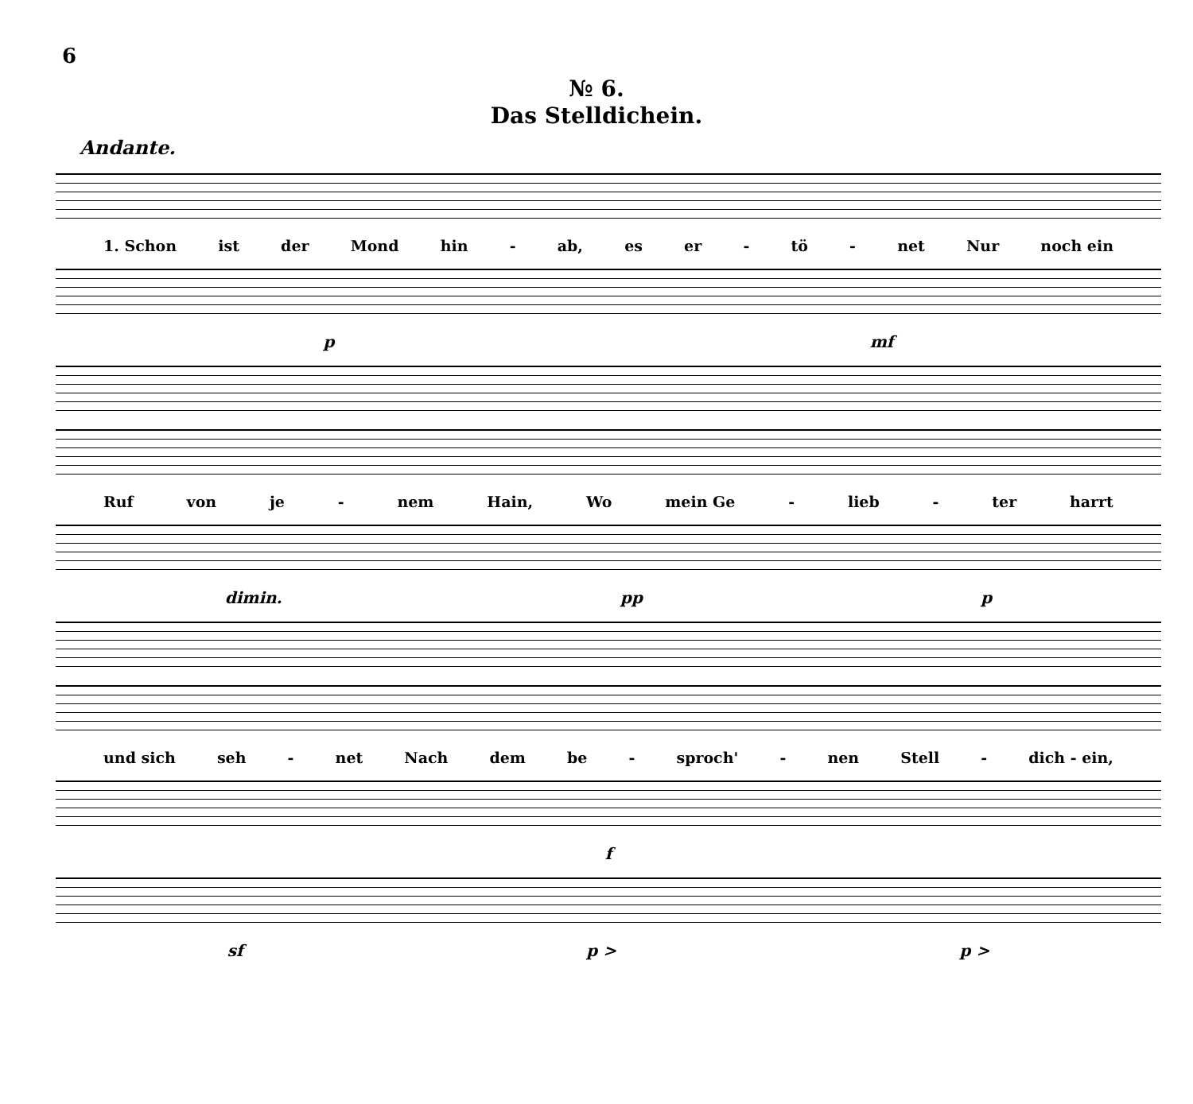6
№ 6.
Das Stelldichein.
Andante.
1. Schon ist der Mond hin - ab, es er - tö - net Nur noch ein
p mf
Ruf von je - nem Hain, Wo mein Ge - lieb - ter harrt
dimin. pp p
und sich seh - net Nach dem be - sproch' - nen Stell - dich - ein,
f
sf p > p >